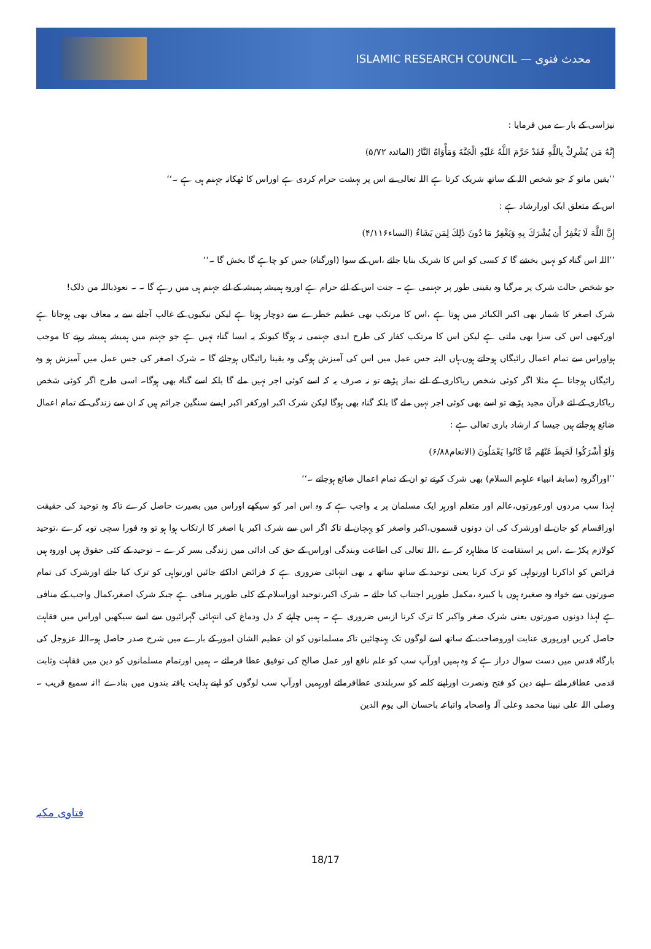محدث فتوی — ISLAMIC RESEARCH COUNCIL
نیزاسی کے بارے میں فرمایا :
إِنَّهُ مَن يُشْرِكْ بِاللَّهِ فَقَدْ حَرَّمَ اللَّهُ عَلَيْهِ الْجَنَّةَ وَمَأْوَاهُ النَّارُ (المائدہ ۵/۷۲)
’’یقین مانو کہ جو شخص اللہ کے ساتھ شریک کرتا ہے اللہ تعالی نے اس پر بہشت حرام کردی ہے اوراس کا ٹھکانہ جہنم ہی ہے ۔‘‘
اس کے متعلق ایک اورارشاد ہے :
إِنَّ اللَّهَ لَا يَغْفِرُ أَن يُشْرَكَ بِهِ وَيَغْفِرُ مَا دُونَ ذَٰلِكَ لِمَن يَشَاءُ (النساء۴/۱۱۶)
’’اللہ اس گناہ کو نہیں بخشے گا کہ کسی کو اس کا شریک بنایا جائے ،اس کے سوا (اورگناہ) جس کو چاہے گا بخش گا ۔‘‘
جو شخص حالت شرک پر مرگیا وہ یقینی طور پر جہنمی ہے ۔ جنت اس کے لئے حرام ہے اوروہ ہمیشہ ہمیشہ کے لئے جہنم ہی میں رہے گا ۔ ۔ نعوذباللہ من ذلک!
شرک اصغر کا شمار بھی اکبر الکبائر میں ہوتا ہے ،اس کا مرتکب بھی عظیم خطرے سے دوچار ہوتا ہے لیکن نیکیوں کے غالب آجانے سے یہ معاف بھی ہوجاتا ہے اورکبھی اس کی سزا بھی ملتی ہے لیکن اس کا مرتکب کفار کی طرح ابدی جہنمی نہ ہوگا کیونکہ یہ ایسا گناہ نہیں ہے جو جہنم میں ہمیشہ ہمیشہ رہنے کا موجب ہواوراس سے تمام اعمال رائیگاں ہوجاتے ہوں،ہاں البتہ جس عمل میں اس کی آمیزش ہوگی وہ یقینا رائیگاں ہوجائے گا ۔ شرک اصغر کی جس عمل میں آمیزش ہو وہ رائیگاں ہوجاتا ہے مثلا اگر کوئی شخص ریاکاری کے لئے نماز پڑھے تو نہ صرف یہ کہ اسے کوئی اجر نہیں ملے گا بلکہ اسے گناہ بھی ہوگا۔ اسی طرح اگر کوئی شخص ریاکاری کے لئے قرآن مجید پڑھے تو اسے بھی کوئی اجر نہیں ملے گا بلکہ گناہ بھی ہوگا لیکن شرک اکبر اورکفر اکبر ایسے سنگین جرائم ہیں کہ ان سے زندگی کے تمام اعمال ضائع ہوجاتے ہیں جیسا کہ ارشاد باری تعالی ہے :
وَلَوْ أَشْرَكُوا لَحَبِطَ عَنْهُم مَّا كَانُوا يَعْمَلُونَ (الانعام۶/۸۸)
’’اوراگروہ (سابقہ انبیاء علیہم السلام) بھی شرک کرتے تو ان کے تمام اعمال ضائع ہوجاتے ۔‘‘
لہذا سب مردوں اورعورتوں،عالم اور متعلم اورہر ایک مسلمان پر یہ واجب ہے کہ وہ اس امر کو سیکھے اوراس میں بصیرت حاصل کرے تاکہ وہ توحید کی حقیقت اوراقسام کو جان لے اورشرک کی ان دونوں قسموں،اکبر واصغر کو پہچان لے تاکہ اگر اس سے شرک اکبر یا اصغر کا ارتکاب ہوا ہو تو وہ فورا سچی توبہ کرے ،توحید کولازم پکڑے ،اس پر استقامت کا مظاہرہ کرے ،اللہ تعالی کی اطاعت وبندگی اوراس کے حق کی ادائی میں زندگی بسر کرے ۔ توحید کے کئی حقوق ہیں اوروہ ہیں فرائض کو اداکرنا اورنواہی کو ترک کرنا یعنی توحید کے ساتھ ساتھ یہ بھی انتہائی ضروری ہے کہ فرائض اداکئے جائیں اورنواہی کو ترک کیا جائے اورشرک کی تمام صورتوں سے خواہ وہ صغیرہ ہوں یا کبیرہ ،مکمل طورپر اجتناب کیا جائے ۔ شرک اکبر،توحید اوراسلام کے کلی طورپر منافی ہے جبکہ شرک اصغر،کمال واجب کے منافی ہے لہذا دونوں صورتوں یعنی شرک صغر واکبر کا ترک کرنا ازبس ضروری ہے ۔ ہمیں چاہئے کہ دل ودماغ کی انتہائی گہرائیوں سے اسے سیکھیں اوراس میں فقاہت حاصل کریں اورپوری عنایت اوروضاحت کے ساتھ اسے لوگوں تک پہنچائیں تاکہ مسلمانوں کو ان عظیم الشان امور کے بارے میں شرح صدر حاصل ہو۔اللہ عزوجل کی بارگاہ قدس میں دست سوال دراز ہے کہ وہ ہمیں اورآپ سب کو علم نافع اور عمل صالح کی توفیق عطا فرمائے ۔ ہمیں اورتمام مسلمانوں کو دین میں فقاہت وثابت قدمی عطافرمائے ۔اپنے دین کو فتح ونصرت اوراپنے کلمہ کو سربلندی عطافرمائے اورہمیں اورآپ سب لوگوں کو اپنے ہدایت یافتہ بندوں میں بنادے !انہ سمیع قریب ۔ وصلی اللہ علی نبینا محمد وعلی آلہ واصحابہ واتباعہ باحسان الی یوم الدین
فتاوی مکیہ
18/17